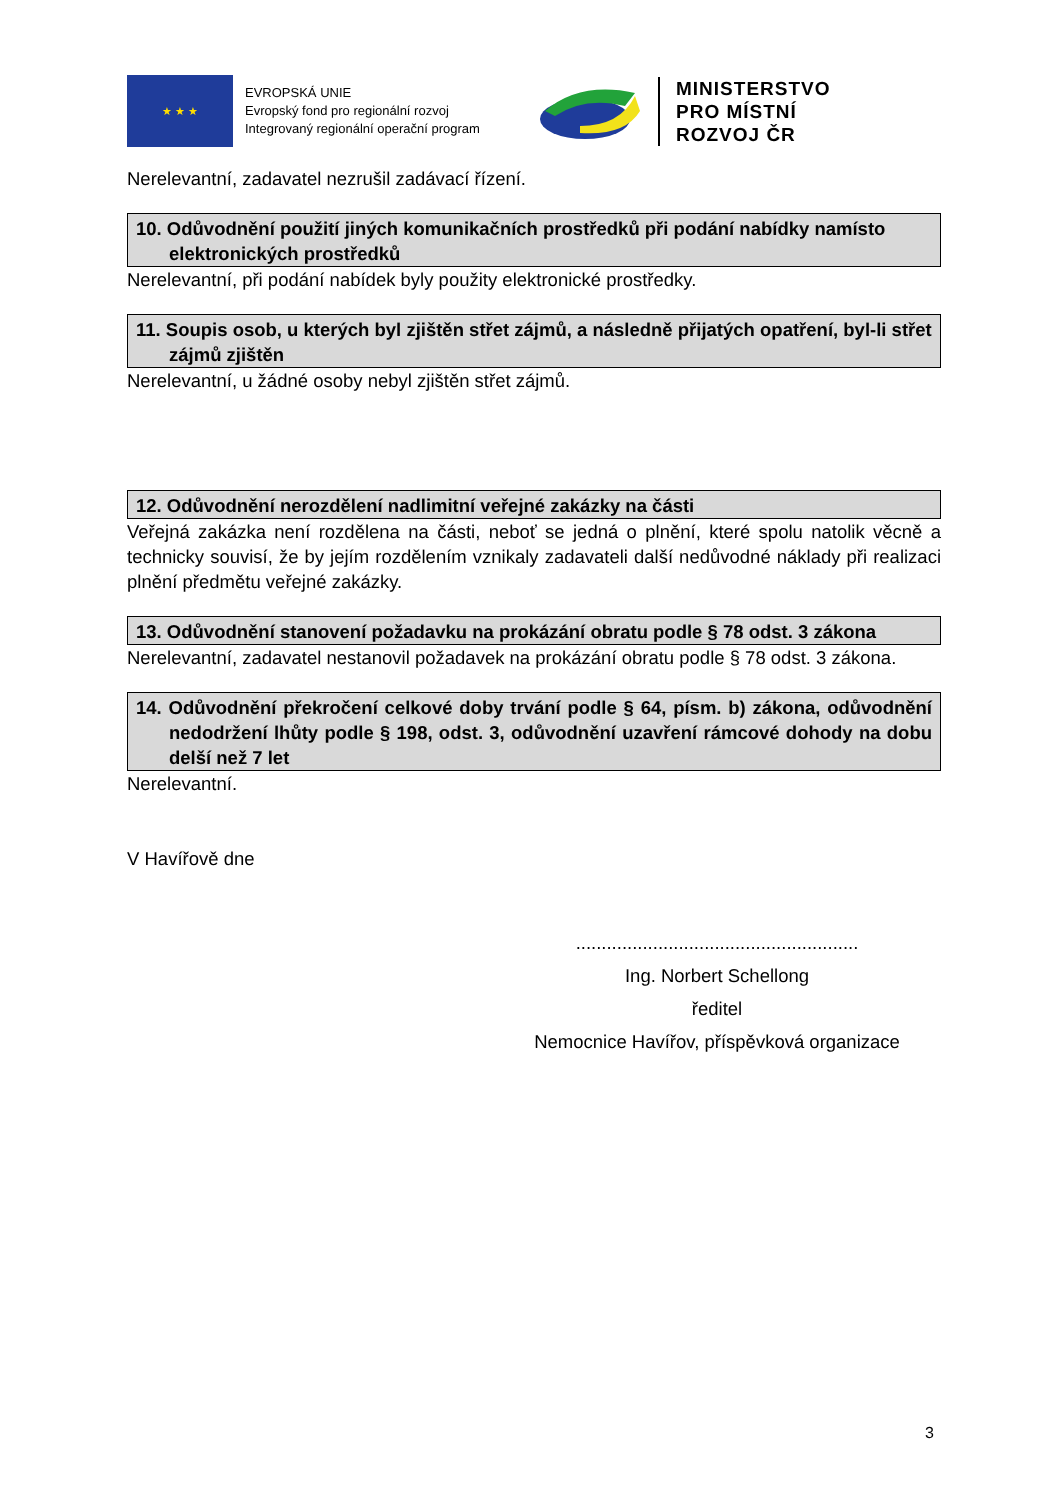★ ★ ★
EVROPSKÁ UNIE
Evropský fond pro regionální rozvoj
Integrovaný regionální operační program
MINISTERSTVO
PRO MÍSTNÍ
ROZVOJ ČR
Nerelevantní, zadavatel nezrušil zadávací řízení.
10. Odůvodnění použití jiných komunikačních prostředků při podání nabídky namísto elektronických prostředků
Nerelevantní, při podání nabídek byly použity elektronické prostředky.
11. Soupis osob, u kterých byl zjištěn střet zájmů, a následně přijatých opatření, byl-li střet zájmů zjištěn
Nerelevantní, u žádné osoby nebyl zjištěn střet zájmů.
12. Odůvodnění nerozdělení nadlimitní veřejné zakázky na části
Veřejná zakázka není rozdělena na části, neboť se jedná o plnění, které spolu natolik věcně a technicky souvisí, že by jejím rozdělením vznikaly zadavateli další nedůvodné náklady při realizaci plnění předmětu veřejné zakázky.
13. Odůvodnění stanovení požadavku na prokázání obratu podle § 78 odst. 3 zákona
Nerelevantní, zadavatel nestanovil požadavek na prokázání obratu podle § 78 odst. 3 zákona.
14. Odůvodnění překročení celkové doby trvání podle § 64, písm. b) zákona, odůvodnění nedodržení lhůty podle § 198, odst. 3, odůvodnění uzavření rámcové dohody na dobu delší než 7 let
Nerelevantní.
V Havířově dne
.......................................................
Ing. Norbert Schellong
ředitel
Nemocnice Havířov, příspěvková organizace
3